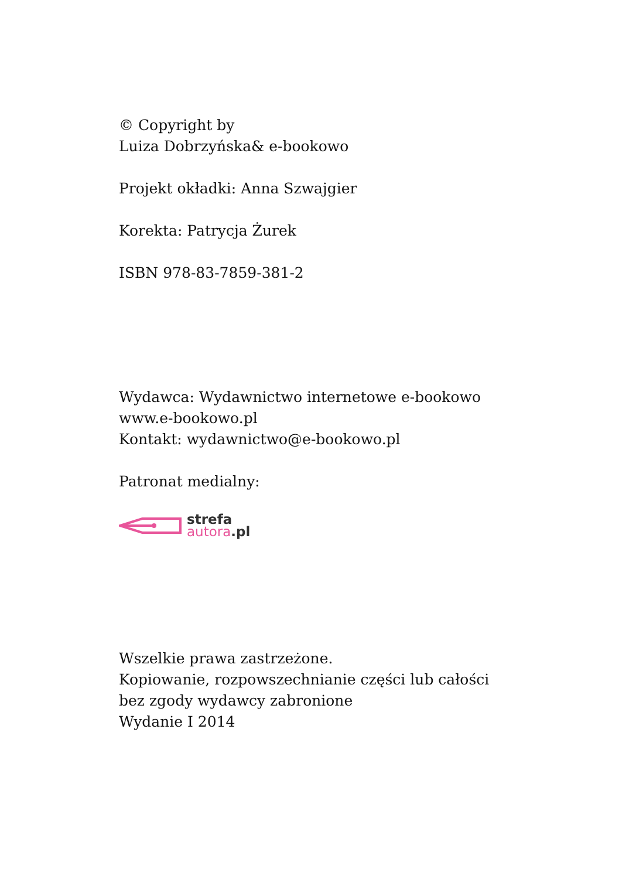© Copyright by
Luiza Dobrzyńska& e-bookowo
Projekt okładki: Anna Szwajgier
Korekta: Patrycja Żurek
ISBN 978-83-7859-381-2
Wydawca: Wydawnictwo internetowe e-bookowo
www.e-bookowo.pl
Kontakt: wydawnictwo@e-bookowo.pl
Patronat medialny:
strefa
autora.pl
Wszelkie prawa zastrzeżone.
Kopiowanie, rozpowszechnianie części lub całości
bez zgody wydawcy zabronione
Wydanie I 2014